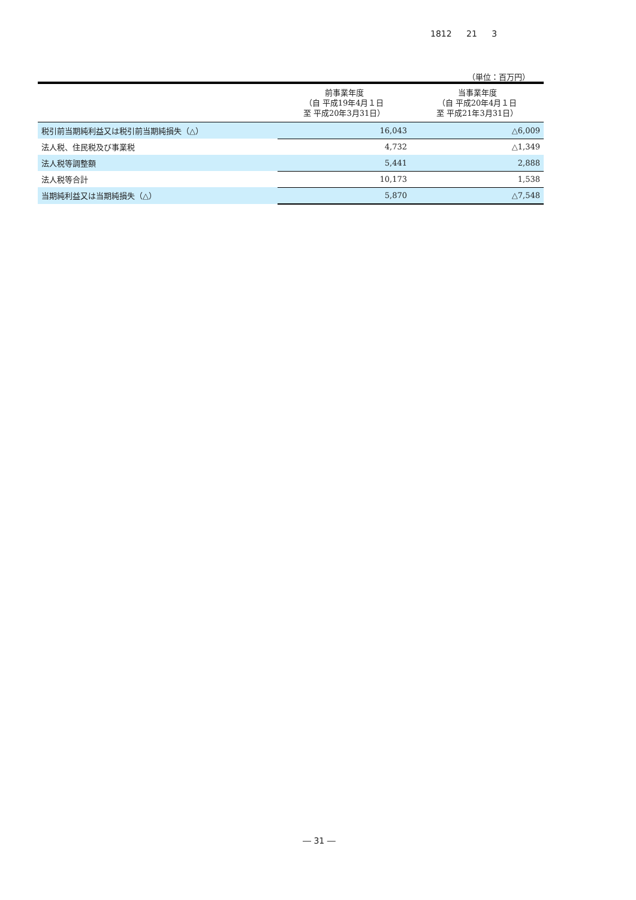1812 21 3
（単位：百万円）
| | 前事業年度 （自 平成19年4月１日 至 平成20年3月31日） | 当事業年度 （自 平成20年4月１日 至 平成21年3月31日） |
| --- | --- | --- |
| 税引前当期純利益又は税引前当期純損失（△） | 16,043 | △6,009 |
| 法人税、住民税及び事業税 | 4,732 | △1,349 |
| 法人税等調整額 | 5,441 | 2,888 |
| 法人税等合計 | 10,173 | 1,538 |
| 当期純利益又は当期純損失（△） | 5,870 | △7,548 |
― 31 ―